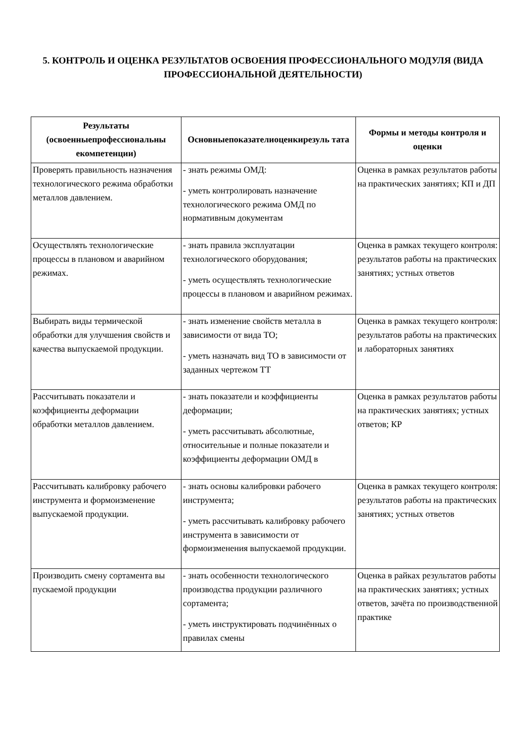5. КОНТРОЛЬ И ОЦЕНКА РЕЗУЛЬТАТОВ ОСВОЕНИЯ ПРОФЕССИОНАЛЬНОГО МОДУЛЯ (ВИДА ПРОФЕССИОНАЛЬНОЙ ДЕЯТЕЛЬНОСТИ)
| Результаты (освоенныепрофессиональны екомпетенции) | Основныепоказателиоценкирезуль тата | Формы и методы контроля и оценки |
| --- | --- | --- |
| Проверять правильность назначения технологического режима обработки металлов давлением. | - знать режимы ОМД: - уметь контролировать назначение технологического режима ОМД по нормативным документам | Оценка в рамках результатов работы на практических занятиях; КП и ДП |
| Осуществлять технологические процессы в плановом и аварийном режимах. | - знать правила эксплуатации технологического оборудования; - уметь осуществлять технологические процессы в плановом и аварийном режимах. | Оценка в рамках текущего контроля: результатов работы на практических занятиях; устных ответов |
| Выбирать виды термической обработки для улучшения свойств и качества выпускаемой продукции. | - знать изменение свойств металла в зависимости от вида ТО; - уметь назначать вид ТО в зависимости от заданных чертежом ТТ | Оценка в рамках текущего контроля: результатов работы на практических и лабораторных занятиях |
| Рассчитывать показатели и коэффициенты деформации обработки металлов давлением. | - знать показатели и коэффициенты деформации; - уметь рассчитывать абсолютные, относительные и полные показатели и коэффициенты деформации ОМД в | Оценка в рамках результатов работы на практических занятиях; устных ответов; КР |
| Рассчитывать калибровку рабочего инструмента и формоизменение выпускаемой продукции. | - знать основы калибровки рабочего инструмента; - уметь рассчитывать калибровку рабочего инструмента в зависимости от формоизменения выпускаемой продукции. | Оценка в рамках текущего контроля: результатов работы на практических занятиях; устных ответов |
| Производить смену сортамента вы пускаемой продукции | - знать особенности технологического производства продукции различного сортамента; - уметь инструктировать подчинённых о правилах смены | Оценка в райках результатов работы на практических занятиях; устных ответов, зачёта по производственной практике |